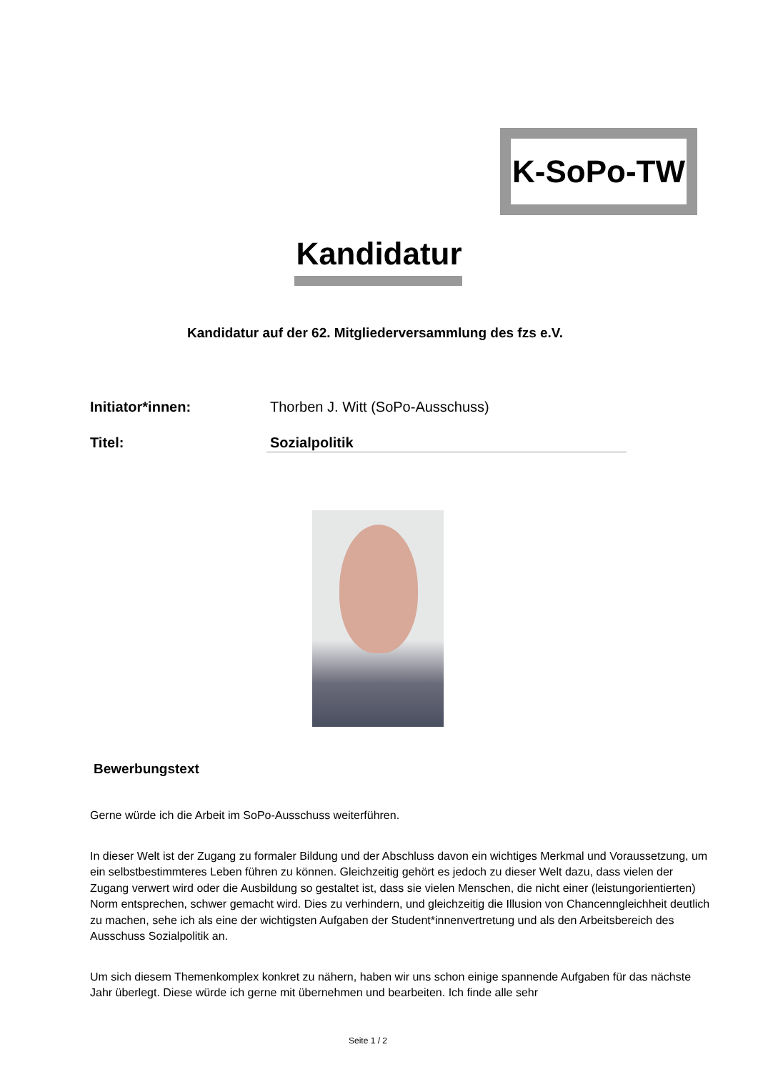K-SoPo-TW
Kandidatur
Kandidatur auf der 62. Mitgliederversammlung des fzs e.V.
Initiator*innen: Thorben J. Witt (SoPo-Ausschuss)
Titel: Sozialpolitik
Bewerbungstext
Gerne würde ich die Arbeit im SoPo-Ausschuss weiterführen.
In dieser Welt ist der Zugang zu formaler Bildung und der Abschluss davon ein wichtiges Merkmal und Voraussetzung, um ein selbstbestimmteres Leben führen zu können. Gleichzeitig gehört es jedoch zu dieser Welt dazu, dass vielen der Zugang verwert wird oder die Ausbildung so gestaltet ist, dass sie vielen Menschen, die nicht einer (leistungorientierten) Norm entsprechen, schwer gemacht wird. Dies zu verhindern, und gleichzeitig die Illusion von Chancenngleichheit deutlich zu machen, sehe ich als eine der wichtigsten Aufgaben der Student*innenvertretung und als den Arbeitsbereich des Ausschuss Sozialpolitik an.
Um sich diesem Themenkomplex konkret zu nähern, haben wir uns schon einige spannende Aufgaben für das nächste Jahr überlegt. Diese würde ich gerne mit übernehmen und bearbeiten. Ich finde alle sehr
Seite 1 / 2